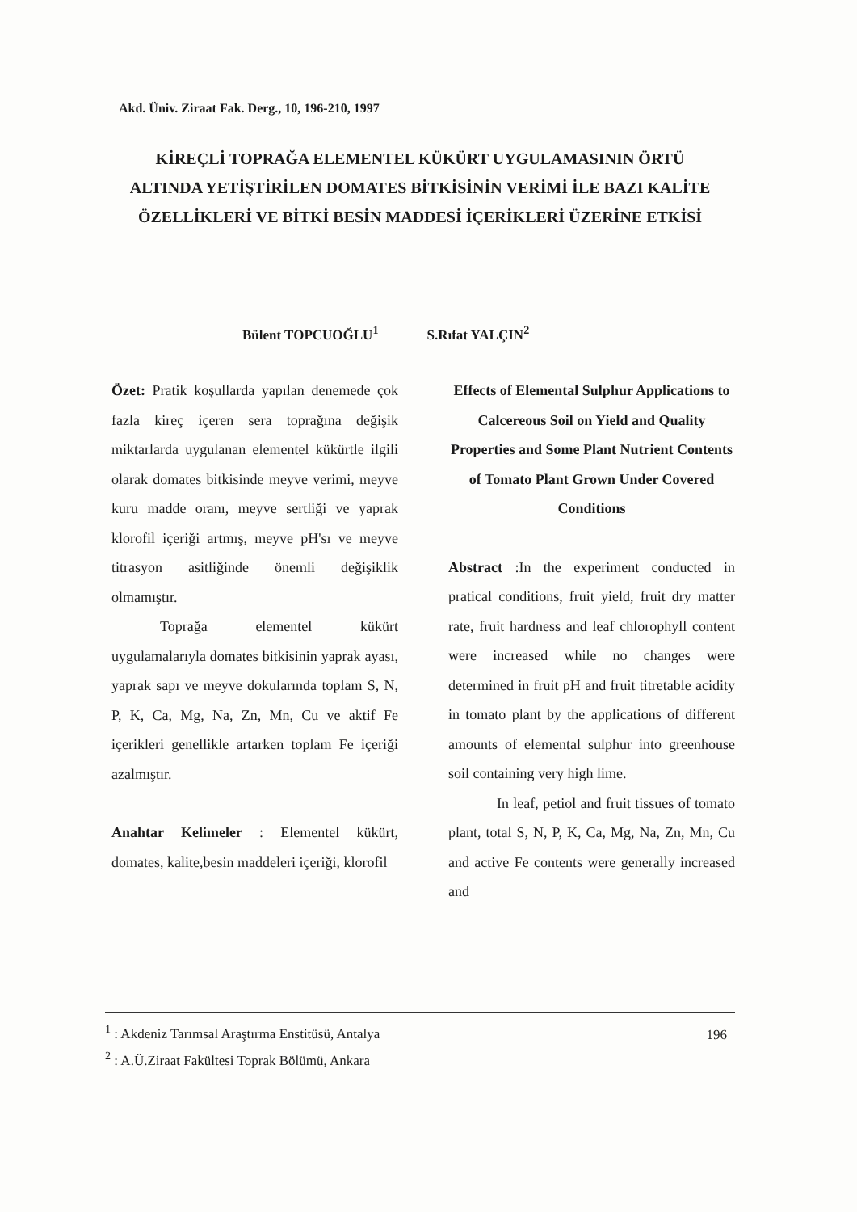Akd. Üniv. Ziraat Fak. Derg., 10, 196-210, 1997
KİREÇLİ TOPRAĞA ELEMENTEL KÜKÜRT UYGULAMASININ ÖRTÜ ALTINDA YETİŞTİRİLEN DOMATES BİTKİSİNİN VERİMİ İLE BAZI KALİTE ÖZELLİKLERİ VE BİTKİ BESİN MADDESİ İÇERİKLERİ ÜZERİNE ETKİSİ
Bülent TOPCUOĞLU<sup>1</sup> S.Rıfat YALÇIN<sup>2</sup>
Özet: Pratik koşullarda yapılan denemede çok fazla kireç içeren sera toprağına değişik miktarlarda uygulanan elementel kükürtle ilgili olarak domates bitkisinde meyve verimi, meyve kuru madde oranı, meyve sertliği ve yaprak klorofil içeriği artmış, meyve pH'sı ve meyve titrasyon asitliğinde önemli değişiklik olmamıştır.
Toprağa elementel kükürt uygulamalarıyla domates bitkisinin yaprak ayası, yaprak sapı ve meyve dokularında toplam S, N, P, K, Ca, Mg, Na, Zn, Mn, Cu ve aktif Fe içerikleri genellikle artarken toplam Fe içeriği azalmıştır.
Anahtar Kelimeler : Elementel kükürt, domates, kalite,besin maddeleri içeriği, klorofil
Effects of Elemental Sulphur Applications to Calcereous Soil on Yield and Quality Properties and Some Plant Nutrient Contents of Tomato Plant Grown Under Covered Conditions
Abstract :In the experiment conducted in pratical conditions, fruit yield, fruit dry matter rate, fruit hardness and leaf chlorophyll content were increased while no changes were determined in fruit pH and fruit titretable acidity in tomato plant by the applications of different amounts of elemental sulphur into greenhouse soil containing very high lime.
In leaf, petiol and fruit tissues of tomato plant, total S, N, P, K, Ca, Mg, Na, Zn, Mn, Cu and active Fe contents were generally increased and
<sup>1</sup> : Akdeniz Tarımsal Araştırma Enstitüsü, Antalya
<sup>2</sup> : A.Ü.Ziraat Fakültesi Toprak Bölümü, Ankara
196